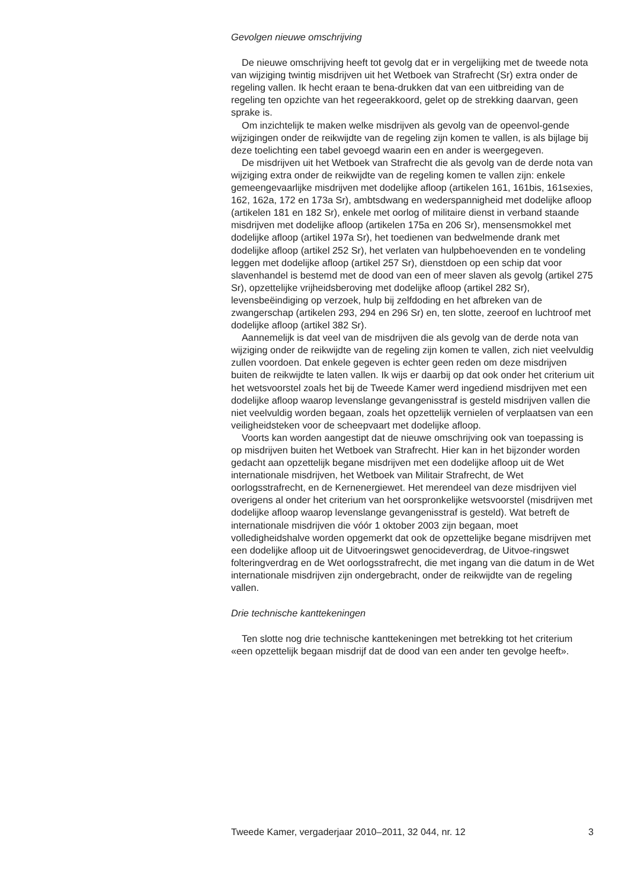Gevolgen nieuwe omschrijving
De nieuwe omschrijving heeft tot gevolg dat er in vergelijking met de tweede nota van wijziging twintig misdrijven uit het Wetboek van Strafrecht (Sr) extra onder de regeling vallen. Ik hecht eraan te bena-drukken dat van een uitbreiding van de regeling ten opzichte van het regeerakkoord, gelet op de strekking daarvan, geen sprake is.
Om inzichtelijk te maken welke misdrijven als gevolg van de opeenvol-gende wijzigingen onder de reikwijdte van de regeling zijn komen te vallen, is als bijlage bij deze toelichting een tabel gevoegd waarin een en ander is weergegeven.
De misdrijven uit het Wetboek van Strafrecht die als gevolg van de derde nota van wijziging extra onder de reikwijdte van de regeling komen te vallen zijn: enkele gemeengevaarlijke misdrijven met dodelijke afloop (artikelen 161, 161bis, 161sexies, 162, 162a, 172 en 173a Sr), ambtsdwang en wederspannigheid met dodelijke afloop (artikelen 181 en 182 Sr), enkele met oorlog of militaire dienst in verband staande misdrijven met dodelijke afloop (artikelen 175a en 206 Sr), mensensmokkel met dodelijke afloop (artikel 197a Sr), het toedienen van bedwelmende drank met dodelijke afloop (artikel 252 Sr), het verlaten van hulpbehoevenden en te vondeling leggen met dodelijke afloop (artikel 257 Sr), dienstdoen op een schip dat voor slavenhandel is bestemd met de dood van een of meer slaven als gevolg (artikel 275 Sr), opzettelijke vrijheidsberoving met dodelijke afloop (artikel 282 Sr), levensbeëindiging op verzoek, hulp bij zelfdoding en het afbreken van de zwangerschap (artikelen 293, 294 en 296 Sr) en, ten slotte, zeeroof en luchtroof met dodelijke afloop (artikel 382 Sr).
Aannemelijk is dat veel van de misdrijven die als gevolg van de derde nota van wijziging onder de reikwijdte van de regeling zijn komen te vallen, zich niet veelvuldig zullen voordoen. Dat enkele gegeven is echter geen reden om deze misdrijven buiten de reikwijdte te laten vallen. Ik wijs er daarbij op dat ook onder het criterium uit het wetsvoorstel zoals het bij de Tweede Kamer werd ingediend misdrijven met een dodelijke afloop waarop levenslange gevangenisstraf is gesteld misdrijven vallen die niet veelvuldig worden begaan, zoals het opzettelijk vernielen of verplaatsen van een veiligheidsteken voor de scheepvaart met dodelijke afloop.
Voorts kan worden aangestipt dat de nieuwe omschrijving ook van toepassing is op misdrijven buiten het Wetboek van Strafrecht. Hier kan in het bijzonder worden gedacht aan opzettelijk begane misdrijven met een dodelijke afloop uit de Wet internationale misdrijven, het Wetboek van Militair Strafrecht, de Wet oorlogsstrafrecht, en de Kernenergiewet. Het merendeel van deze misdrijven viel overigens al onder het criterium van het oorspronkelijke wetsvoorstel (misdrijven met dodelijke afloop waarop levenslange gevangenisstraf is gesteld). Wat betreft de internationale misdrijven die vóór 1 oktober 2003 zijn begaan, moet volledigheidshalve worden opgemerkt dat ook de opzettelijke begane misdrijven met een dodelijke afloop uit de Uitvoeringswet genocideverdrag, de Uitvoe-ringswet folteringverdrag en de Wet oorlogsstrafrecht, die met ingang van die datum in de Wet internationale misdrijven zijn ondergebracht, onder de reikwijdte van de regeling vallen.
Drie technische kanttekeningen
Ten slotte nog drie technische kanttekeningen met betrekking tot het criterium «een opzettelijk begaan misdrijf dat de dood van een ander ten gevolge heeft».
Tweede Kamer, vergaderjaar 2010–2011, 32 044, nr. 12 3